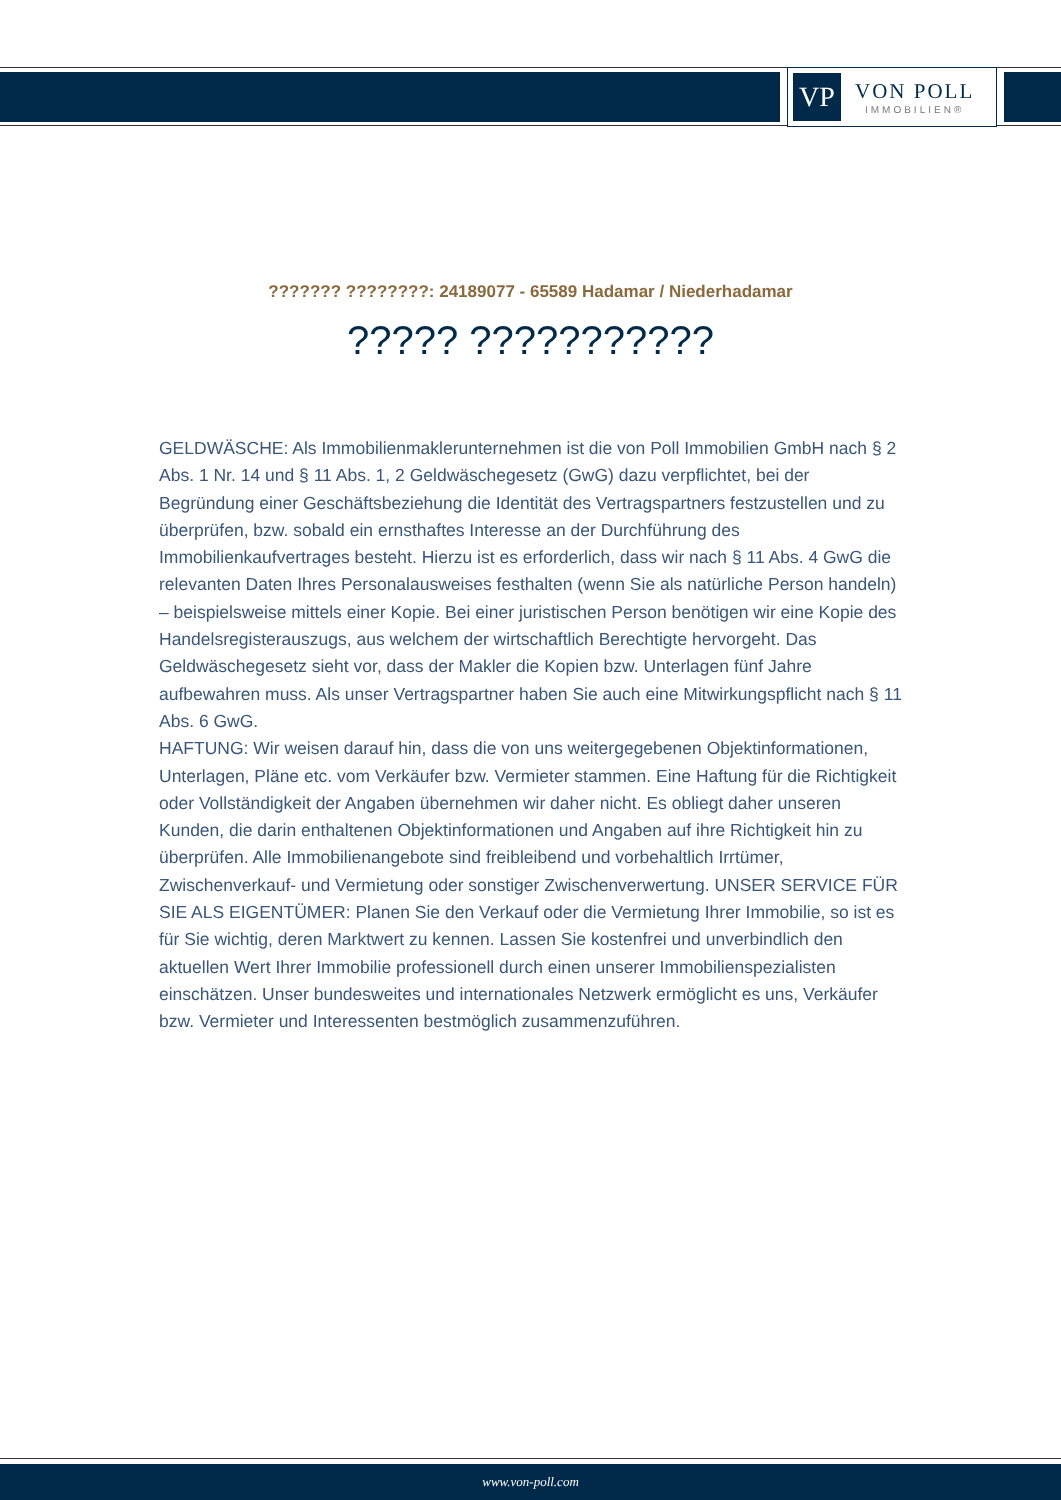VP
VON POLL
IMMOBILIEN®
??????? ????????: 24189077 - 65589 Hadamar / Niederhadamar
????? ???????????
GELDWÄSCHE: Als Immobilienmaklerunternehmen ist die von Poll Immobilien GmbH nach § 2 Abs. 1 Nr. 14 und § 11 Abs. 1, 2 Geldwäschegesetz (GwG) dazu verpflichtet, bei der Begründung einer Geschäftsbeziehung die Identität des Vertragspartners festzustellen und zu überprüfen, bzw. sobald ein ernsthaftes Interesse an der Durchführung des Immobilienkaufvertrages besteht. Hierzu ist es erforderlich, dass wir nach § 11 Abs. 4 GwG die relevanten Daten Ihres Personalausweises festhalten (wenn Sie als natürliche Person handeln) – beispielsweise mittels einer Kopie. Bei einer juristischen Person benötigen wir eine Kopie des Handelsregisterauszugs, aus welchem der wirtschaftlich Berechtigte hervorgeht. Das Geldwäschegesetz sieht vor, dass der Makler die Kopien bzw. Unterlagen fünf Jahre aufbewahren muss. Als unser Vertragspartner haben Sie auch eine Mitwirkungspflicht nach § 11 Abs. 6 GwG.
HAFTUNG: Wir weisen darauf hin, dass die von uns weitergegebenen Objektinformationen, Unterlagen, Pläne etc. vom Verkäufer bzw. Vermieter stammen. Eine Haftung für die Richtigkeit oder Vollständigkeit der Angaben übernehmen wir daher nicht. Es obliegt daher unseren Kunden, die darin enthaltenen Objektinformationen und Angaben auf ihre Richtigkeit hin zu überprüfen. Alle Immobilienangebote sind freibleibend und vorbehaltlich Irrtümer, Zwischenverkauf- und Vermietung oder sonstiger Zwischenverwertung. UNSER SERVICE FÜR SIE ALS EIGENTÜMER: Planen Sie den Verkauf oder die Vermietung Ihrer Immobilie, so ist es für Sie wichtig, deren Marktwert zu kennen. Lassen Sie kostenfrei und unverbindlich den aktuellen Wert Ihrer Immobilie professionell durch einen unserer Immobilienspezialisten einschätzen. Unser bundesweites und internationales Netzwerk ermöglicht es uns, Verkäufer bzw. Vermieter und Interessenten bestmöglich zusammenzuführen.
www.von-poll.com